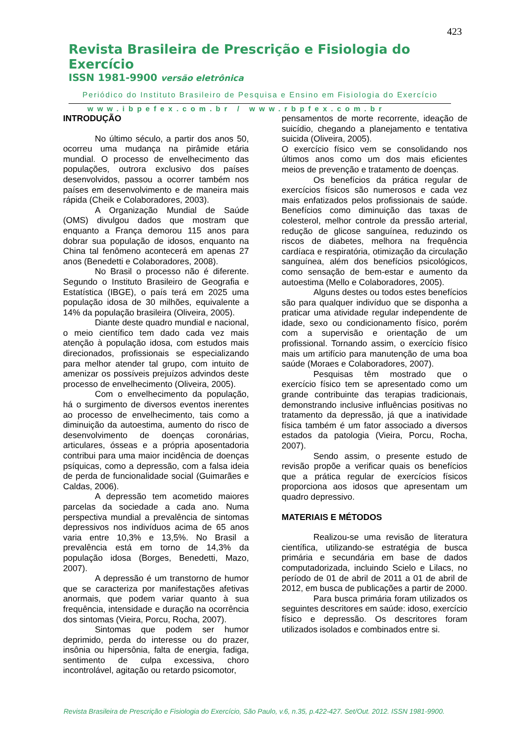423
Revista Brasileira de Prescrição e Fisiologia do Exercício
ISSN 1981-9900 versão eletrônica
Periódico do Instituto Brasileiro de Pesquisa e Ensino em Fisiologia do Exercício
www.ibpefex.com.br / www.rbpfex.com.br
INTRODUÇÃO
No último século, a partir dos anos 50, ocorreu uma mudança na pirâmide etária mundial. O processo de envelhecimento das populações, outrora exclusivo dos países desenvolvidos, passou a ocorrer também nos países em desenvolvimento e de maneira mais rápida (Cheik e Colaboradores, 2003).
A Organização Mundial de Saúde (OMS) divulgou dados que mostram que enquanto a França demorou 115 anos para dobrar sua população de idosos, enquanto na China tal fenômeno acontecerá em apenas 27 anos (Benedetti e Colaboradores, 2008).
No Brasil o processo não é diferente. Segundo o Instituto Brasileiro de Geografia e Estatística (IBGE), o país terá em 2025 uma população idosa de 30 milhões, equivalente a 14% da população brasileira (Oliveira, 2005).
Diante deste quadro mundial e nacional, o meio científico tem dado cada vez mais atenção à população idosa, com estudos mais direcionados, profissionais se especializando para melhor atender tal grupo, com intuito de amenizar os possíveis prejuízos advindos deste processo de envelhecimento (Oliveira, 2005).
Com o envelhecimento da população, há o surgimento de diversos eventos inerentes ao processo de envelhecimento, tais como a diminuição da autoestima, aumento do risco de desenvolvimento de doenças coronárias, articulares, ósseas e a própria aposentadoria contribui para uma maior incidência de doenças psíquicas, como a depressão, com a falsa ideia de perda de funcionalidade social (Guimarães e Caldas, 2006).
A depressão tem acometido maiores parcelas da sociedade a cada ano. Numa perspectiva mundial a prevalência de sintomas depressivos nos indivíduos acima de 65 anos varia entre 10,3% e 13,5%. No Brasil a prevalência está em torno de 14,3% da população idosa (Borges, Benedetti, Mazo, 2007).
A depressão é um transtorno de humor que se caracteriza por manifestações afetivas anormais, que podem variar quanto à sua frequência, intensidade e duração na ocorrência dos sintomas (Vieira, Porcu, Rocha, 2007).
Sintomas que podem ser humor deprimido, perda do interesse ou do prazer, insônia ou hipersônia, falta de energia, fadiga, sentimento de culpa excessiva, choro incontrolável, agitação ou retardo psicomotor,
pensamentos de morte recorrente, ideação de suicídio, chegando a planejamento e tentativa suicida (Oliveira, 2005).
O exercício físico vem se consolidando nos últimos anos como um dos mais eficientes meios de prevenção e tratamento de doenças.
Os benefícios da prática regular de exercícios físicos são numerosos e cada vez mais enfatizados pelos profissionais de saúde. Benefícios como diminuição das taxas de colesterol, melhor controle da pressão arterial, redução de glicose sanguínea, reduzindo os riscos de diabetes, melhora na frequência cardíaca e respiratória, otimização da circulação sanguínea, além dos benefícios psicológicos, como sensação de bem-estar e aumento da autoestima (Mello e Colaboradores, 2005).
Alguns destes ou todos estes benefícios são para qualquer indivíduo que se disponha a praticar uma atividade regular independente de idade, sexo ou condicionamento físico, porém com a supervisão e orientação de um profissional. Tornando assim, o exercício físico mais um artifício para manutenção de uma boa saúde (Moraes e Colaboradores, 2007).
Pesquisas têm mostrado que o exercício físico tem se apresentado como um grande contribuinte das terapias tradicionais, demonstrando inclusive influências positivas no tratamento da depressão, já que a inatividade física também é um fator associado a diversos estados da patologia (Vieira, Porcu, Rocha, 2007).
Sendo assim, o presente estudo de revisão propõe a verificar quais os benefícios que a prática regular de exercícios físicos proporciona aos idosos que apresentam um quadro depressivo.
MATERIAIS E MÉTODOS
Realizou-se uma revisão de literatura científica, utilizando-se estratégia de busca primária e secundária em base de dados computadorizada, incluindo Scielo e Lilacs, no período de 01 de abril de 2011 a 01 de abril de 2012, em busca de publicações a partir de 2000.
Para busca primária foram utilizados os seguintes descritores em saúde: idoso, exercício físico e depressão. Os descritores foram utilizados isolados e combinados entre si.
Revista Brasileira de Prescrição e Fisiologia do Exercício, São Paulo, v.6, n.35, p.422-427. Set/Out. 2012. ISSN 1981-9900.